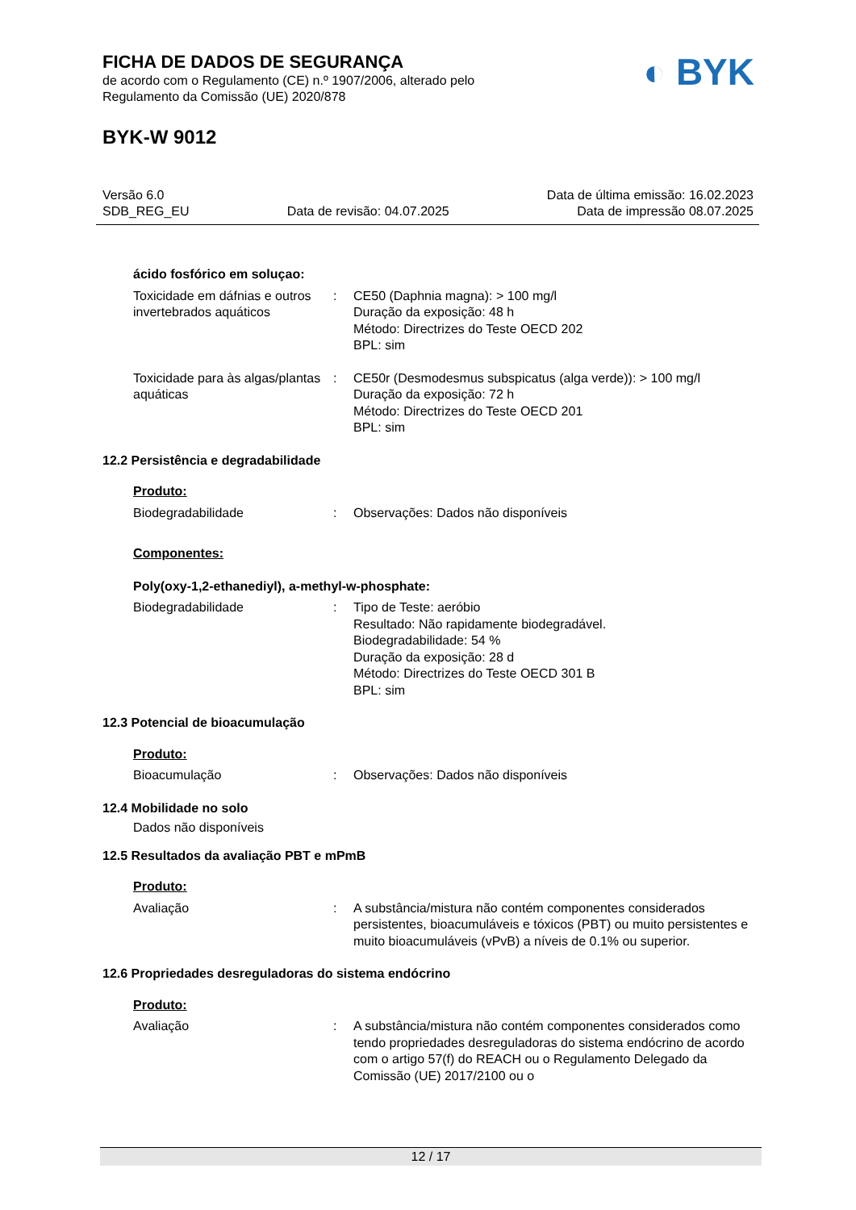FICHA DE DADOS DE SEGURANÇA
de acordo com o Regulamento (CE) n.º 1907/2006, alterado pelo
Regulamento da Comissão (UE) 2020/878
◐ BYK
BYK-W 9012
Versão 6.0
SDB_REG_EU
Data de revisão: 04.07.2025 Data de última emissão: 16.02.2023
Data de impressão 08.07.2025
ácido fosfórico em soluçao:
Toxicidade em dáfnias e outros invertebrados aquáticos
: CE50 (Daphnia magna): > 100 mg/l
Duração da exposição: 48 h
Método: Directrizes do Teste OECD 202
BPL: sim
Toxicidade para às algas/plantas aquáticas
: CE50r (Desmodesmus subspicatus (alga verde)): > 100 mg/l
Duração da exposição: 72 h
Método: Directrizes do Teste OECD 201
BPL: sim
12.2 Persistência e degradabilidade
Produto:
Biodegradabilidade : Observações: Dados não disponíveis
Componentes:
Poly(oxy-1,2-ethanediyl), a-methyl-w-phosphate:
Biodegradabilidade : Tipo de Teste: aeróbio
Resultado: Não rapidamente biodegradável.
Biodegradabilidade: 54 %
Duração da exposição: 28 d
Método: Directrizes do Teste OECD 301 B
BPL: sim
12.3 Potencial de bioacumulação
Produto:
Bioacumulação : Observações: Dados não disponíveis
12.4 Mobilidade no solo
Dados não disponíveis
12.5 Resultados da avaliação PBT e mPmB
Produto:
Avaliação : A substância/mistura não contém componentes considerados persistentes, bioacumuláveis e tóxicos (PBT) ou muito persistentes e muito bioacumuláveis (vPvB) a níveis de 0.1% ou superior.
12.6 Propriedades desreguladoras do sistema endócrino
Produto:
Avaliação : A substância/mistura não contém componentes considerados como tendo propriedades desreguladoras do sistema endócrino de acordo com o artigo 57(f) do REACH ou o Regulamento Delegado da Comissão (UE) 2017/2100 ou o
12 / 17